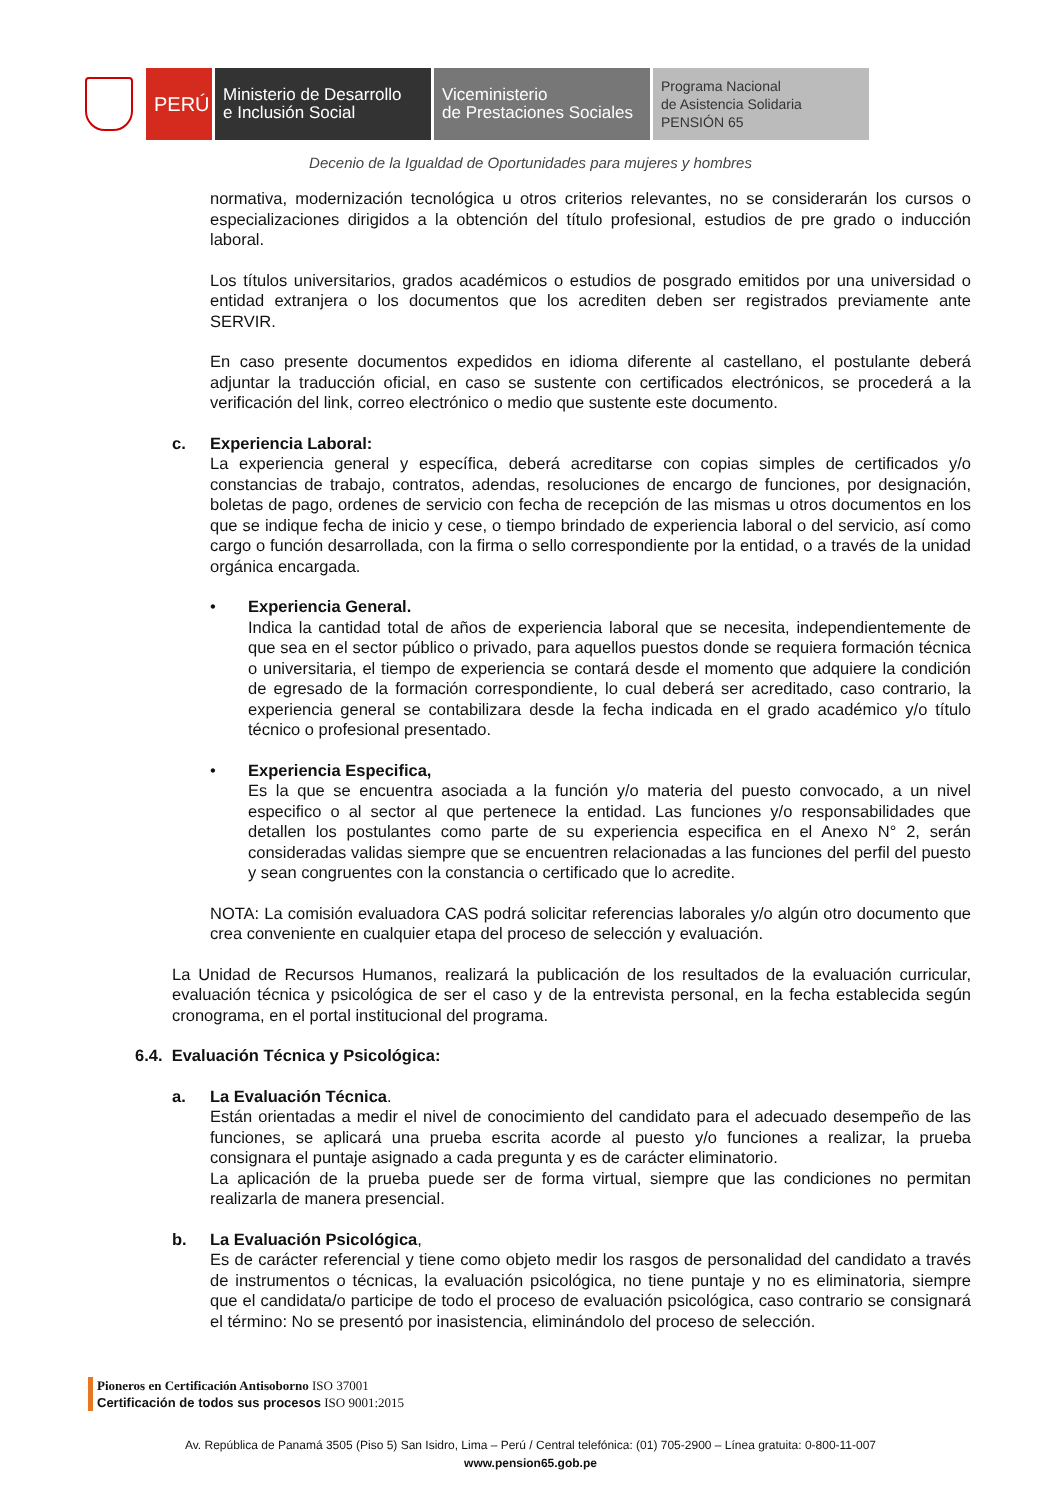PERÚ
Ministerio de Desarrollo
e Inclusión Social
Viceministerio
de Prestaciones Sociales
Programa Nacional
de Asistencia Solidaria
PENSIÓN 65
Decenio de la Igualdad de Oportunidades para mujeres y hombres
normativa, modernización tecnológica u otros criterios relevantes, no se considerarán los cursos o especializaciones dirigidos a la obtención del título profesional, estudios de pre grado o inducción laboral.
Los títulos universitarios, grados académicos o estudios de posgrado emitidos por una universidad o entidad extranjera o los documentos que los acrediten deben ser registrados previamente ante SERVIR.
En caso presente documentos expedidos en idioma diferente al castellano, el postulante deberá adjuntar la traducción oficial, en caso se sustente con certificados electrónicos, se procederá a la verificación del link, correo electrónico o medio que sustente este documento.
c. Experiencia Laboral:
La experiencia general y específica, deberá acreditarse con copias simples de certificados y/o constancias de trabajo, contratos, adendas, resoluciones de encargo de funciones, por designación, boletas de pago, ordenes de servicio con fecha de recepción de las mismas u otros documentos en los que se indique fecha de inicio y cese, o tiempo brindado de experiencia laboral o del servicio, así como cargo o función desarrollada, con la firma o sello correspondiente por la entidad, o a través de la unidad orgánica encargada.
• Experiencia General.
Indica la cantidad total de años de experiencia laboral que se necesita, independientemente de que sea en el sector público o privado, para aquellos puestos donde se requiera formación técnica o universitaria, el tiempo de experiencia se contará desde el momento que adquiere la condición de egresado de la formación correspondiente, lo cual deberá ser acreditado, caso contrario, la experiencia general se contabilizara desde la fecha indicada en el grado académico y/o título técnico o profesional presentado.
• Experiencia Especifica,
Es la que se encuentra asociada a la función y/o materia del puesto convocado, a un nivel especifico o al sector al que pertenece la entidad. Las funciones y/o responsabilidades que detallen los postulantes como parte de su experiencia especifica en el Anexo N° 2, serán consideradas validas siempre que se encuentren relacionadas a las funciones del perfil del puesto y sean congruentes con la constancia o certificado que lo acredite.
NOTA: La comisión evaluadora CAS podrá solicitar referencias laborales y/o algún otro documento que crea conveniente en cualquier etapa del proceso de selección y evaluación.
La Unidad de Recursos Humanos, realizará la publicación de los resultados de la evaluación curricular, evaluación técnica y psicológica de ser el caso y de la entrevista personal, en la fecha establecida según cronograma, en el portal institucional del programa.
6.4. Evaluación Técnica y Psicológica:
a. La Evaluación Técnica.
Están orientadas a medir el nivel de conocimiento del candidato para el adecuado desempeño de las funciones, se aplicará una prueba escrita acorde al puesto y/o funciones a realizar, la prueba consignara el puntaje asignado a cada pregunta y es de carácter eliminatorio.
La aplicación de la prueba puede ser de forma virtual, siempre que las condiciones no permitan realizarla de manera presencial.
b. La Evaluación Psicológica,
Es de carácter referencial y tiene como objeto medir los rasgos de personalidad del candidato a través de instrumentos o técnicas, la evaluación psicológica, no tiene puntaje y no es eliminatoria, siempre que el candidata/o participe de todo el proceso de evaluación psicológica, caso contrario se consignará el término: No se presentó por inasistencia, eliminándolo del proceso de selección.
Pioneros en Certificación Antisoborno ISO 37001
Certificación de todos sus procesos ISO 9001:2015
Av. República de Panamá 3505 (Piso 5) San Isidro, Lima – Perú / Central telefónica: (01) 705-2900 – Línea gratuita: 0-800-11-007
www.pension65.gob.pe